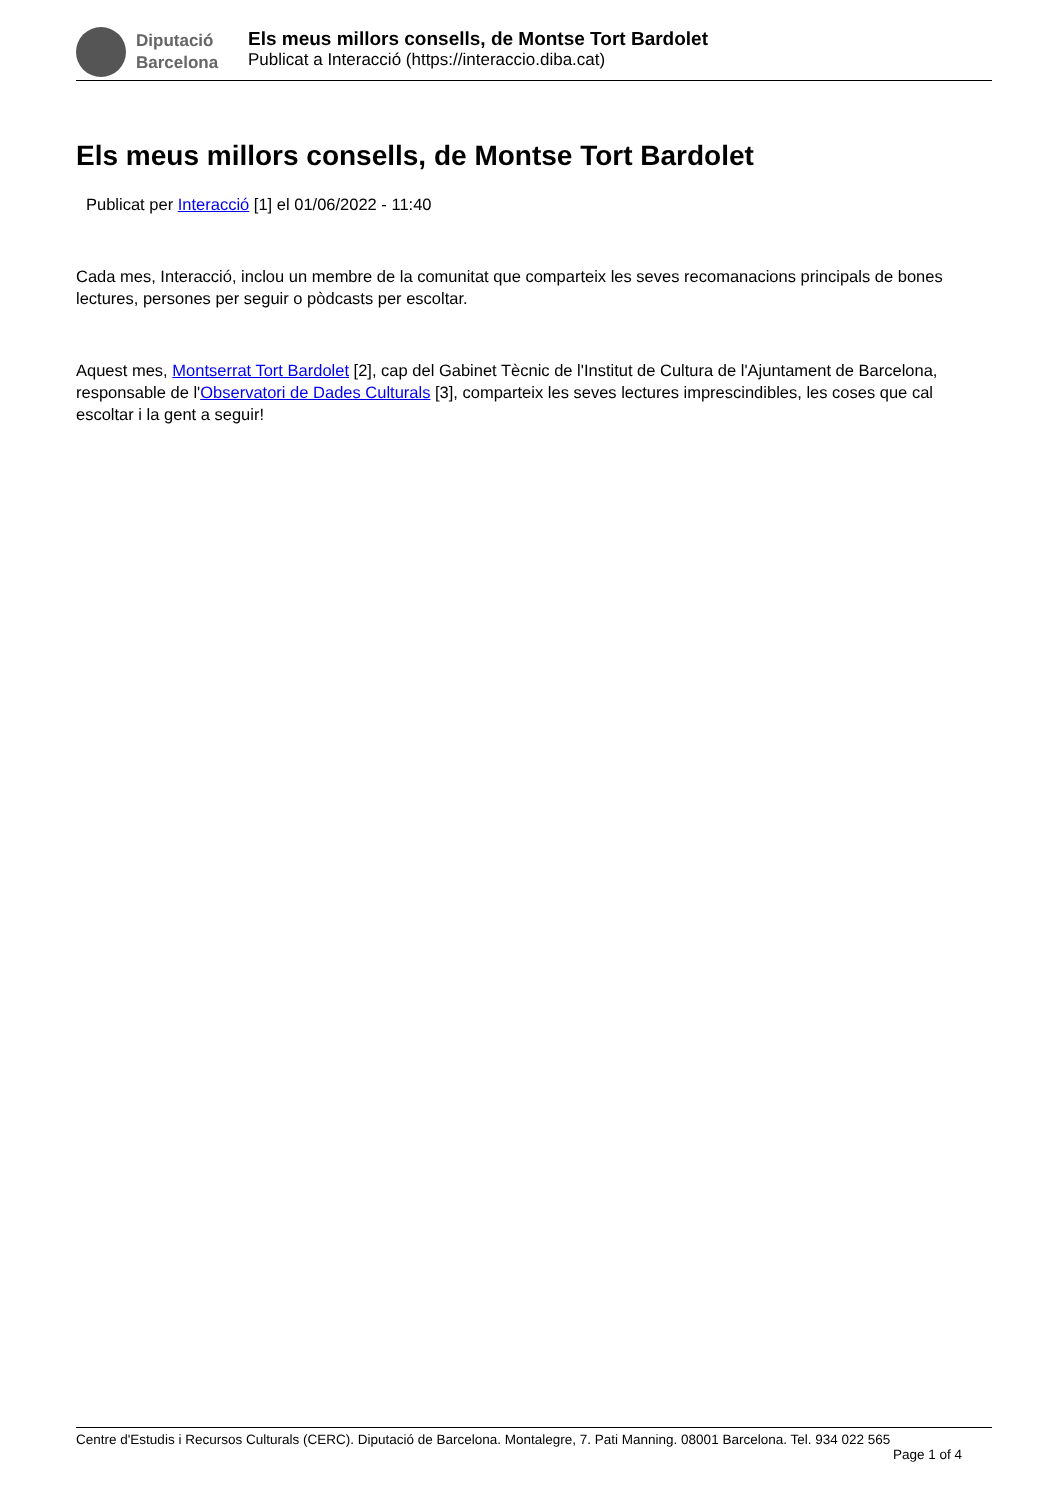Diputació
Barcelona
Els meus millors consells, de Montse Tort Bardolet
Publicat a Interacció (https://interaccio.diba.cat)
Els meus millors consells, de Montse Tort Bardolet
Publicat per Interacció [1] el 01/06/2022 - 11:40
Cada mes, Interacció, inclou un membre de la comunitat que comparteix les seves recomanacions principals de bones lectures, persones per seguir o pòdcasts per escoltar.
Aquest mes, Montserrat Tort Bardolet [2], cap del Gabinet Tècnic de l'Institut de Cultura de l'Ajuntament de Barcelona, responsable de l'Observatori de Dades Culturals [3], comparteix les seves lectures imprescindibles, les coses que cal escoltar i la gent a seguir!
Centre d'Estudis i Recursos Culturals (CERC). Diputació de Barcelona. Montalegre, 7. Pati Manning. 08001 Barcelona. Tel. 934 022 565
Page 1 of 4